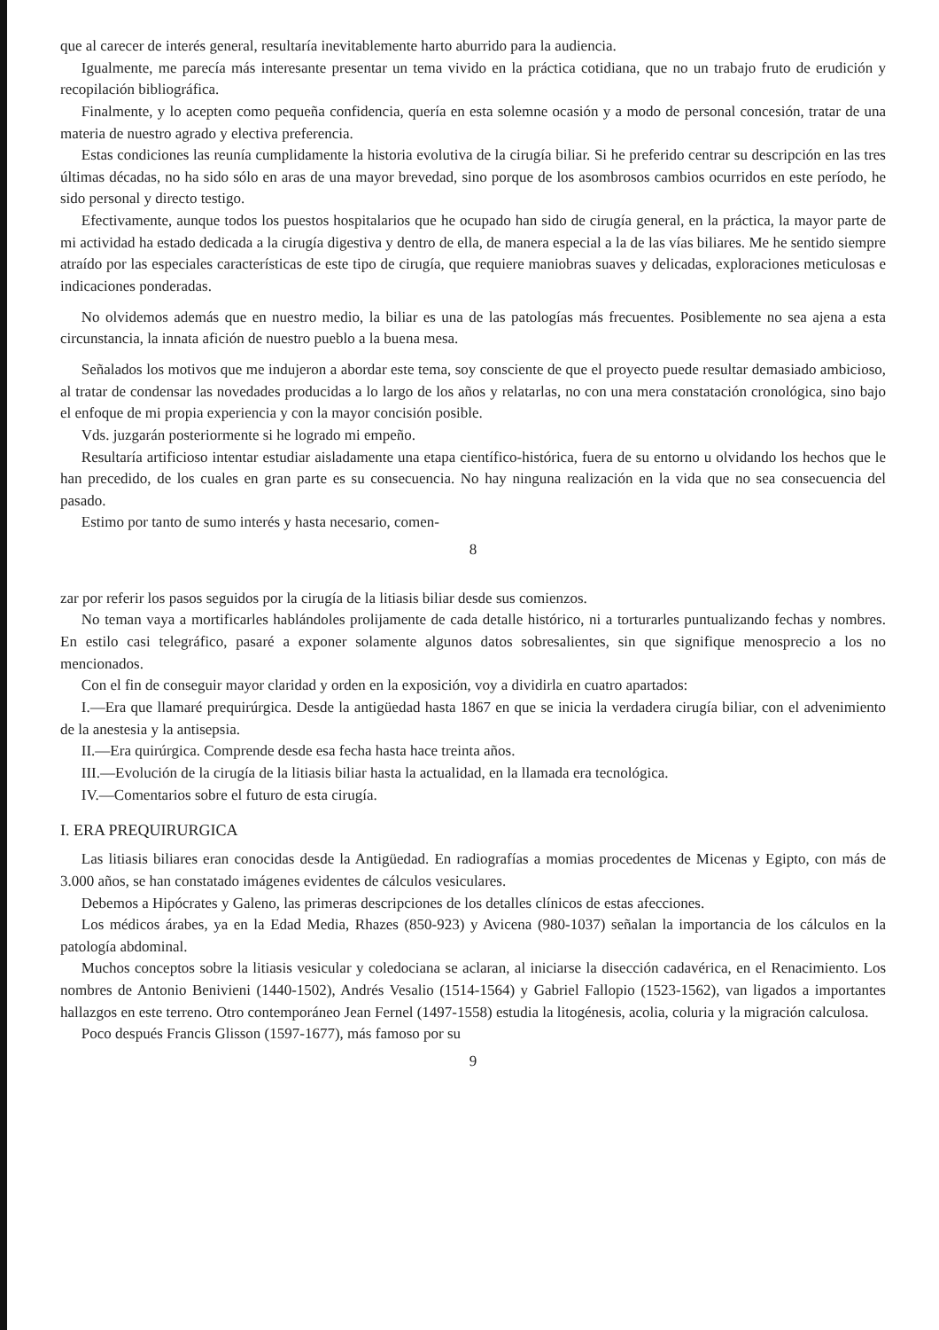que al carecer de interés general, resultaría inevitablemente harto aburrido para la audiencia.
Igualmente, me parecía más interesante presentar un tema vivido en la práctica cotidiana, que no un trabajo fruto de erudición y recopilación bibliográfica.
Finalmente, y lo acepten como pequeña confidencia, quería en esta solemne ocasión y a modo de personal concesión, tratar de una materia de nuestro agrado y electiva preferencia.
Estas condiciones las reunía cumplidamente la historia evolutiva de la cirugía biliar. Si he preferido centrar su descripción en las tres últimas décadas, no ha sido sólo en aras de una mayor brevedad, sino porque de los asombrosos cambios ocurridos en este período, he sido personal y directo testigo.
Efectivamente, aunque todos los puestos hospitalarios que he ocupado han sido de cirugía general, en la práctica, la mayor parte de mi actividad ha estado dedicada a la cirugía digestiva y dentro de ella, de manera especial a la de las vías biliares. Me he sentido siempre atraído por las especiales características de este tipo de cirugía, que requiere maniobras suaves y delicadas, exploraciones meticulosas e indicaciones ponderadas.
No olvidemos además que en nuestro medio, la biliar es una de las patologías más frecuentes. Posiblemente no sea ajena a esta circunstancia, la innata afición de nuestro pueblo a la buena mesa.
Señalados los motivos que me indujeron a abordar este tema, soy consciente de que el proyecto puede resultar demasiado ambicioso, al tratar de condensar las novedades producidas a lo largo de los años y relatarlas, no con una mera constatación cronológica, sino bajo el enfoque de mi propia experiencia y con la mayor concisión posible.
Vds. juzgarán posteriormente si he logrado mi empeño.
Resultaría artificioso intentar estudiar aisladamente una etapa científico-histórica, fuera de su entorno u olvidando los hechos que le han precedido, de los cuales en gran parte es su consecuencia. No hay ninguna realización en la vida que no sea consecuencia del pasado.
Estimo por tanto de sumo interés y hasta necesario, comen-
8
zar por referir los pasos seguidos por la cirugía de la litiasis biliar desde sus comienzos.
No teman vaya a mortificarles hablándoles prolijamente de cada detalle histórico, ni a torturarles puntualizando fechas y nombres. En estilo casi telegráfico, pasaré a exponer solamente algunos datos sobresalientes, sin que signifique menosprecio a los no mencionados.
Con el fin de conseguir mayor claridad y orden en la exposición, voy a dividirla en cuatro apartados:
I.—Era que llamaré prequirúrgica. Desde la antigüedad hasta 1867 en que se inicia la verdadera cirugía biliar, con el advenimiento de la anestesia y la antisepsia.
II.—Era quirúrgica. Comprende desde esa fecha hasta hace treinta años.
III.—Evolución de la cirugía de la litiasis biliar hasta la actualidad, en la llamada era tecnológica.
IV.—Comentarios sobre el futuro de esta cirugía.
I. ERA PREQUIRURGICA
Las litiasis biliares eran conocidas desde la Antigüedad. En radiografías a momias procedentes de Micenas y Egipto, con más de 3.000 años, se han constatado imágenes evidentes de cálculos vesiculares.
Debemos a Hipócrates y Galeno, las primeras descripciones de los detalles clínicos de estas afecciones.
Los médicos árabes, ya en la Edad Media, Rhazes (850-923) y Avicena (980-1037) señalan la importancia de los cálculos en la patología abdominal.
Muchos conceptos sobre la litiasis vesicular y coledociana se aclaran, al iniciarse la disección cadavérica, en el Renacimiento. Los nombres de Antonio Benivieni (1440-1502), Andrés Vesalio (1514-1564) y Gabriel Fallopio (1523-1562), van ligados a importantes hallazgos en este terreno. Otro contemporáneo Jean Fernel (1497-1558) estudia la litogénesis, acolia, coluria y la migración calculosa.
Poco después Francis Glisson (1597-1677), más famoso por su
9